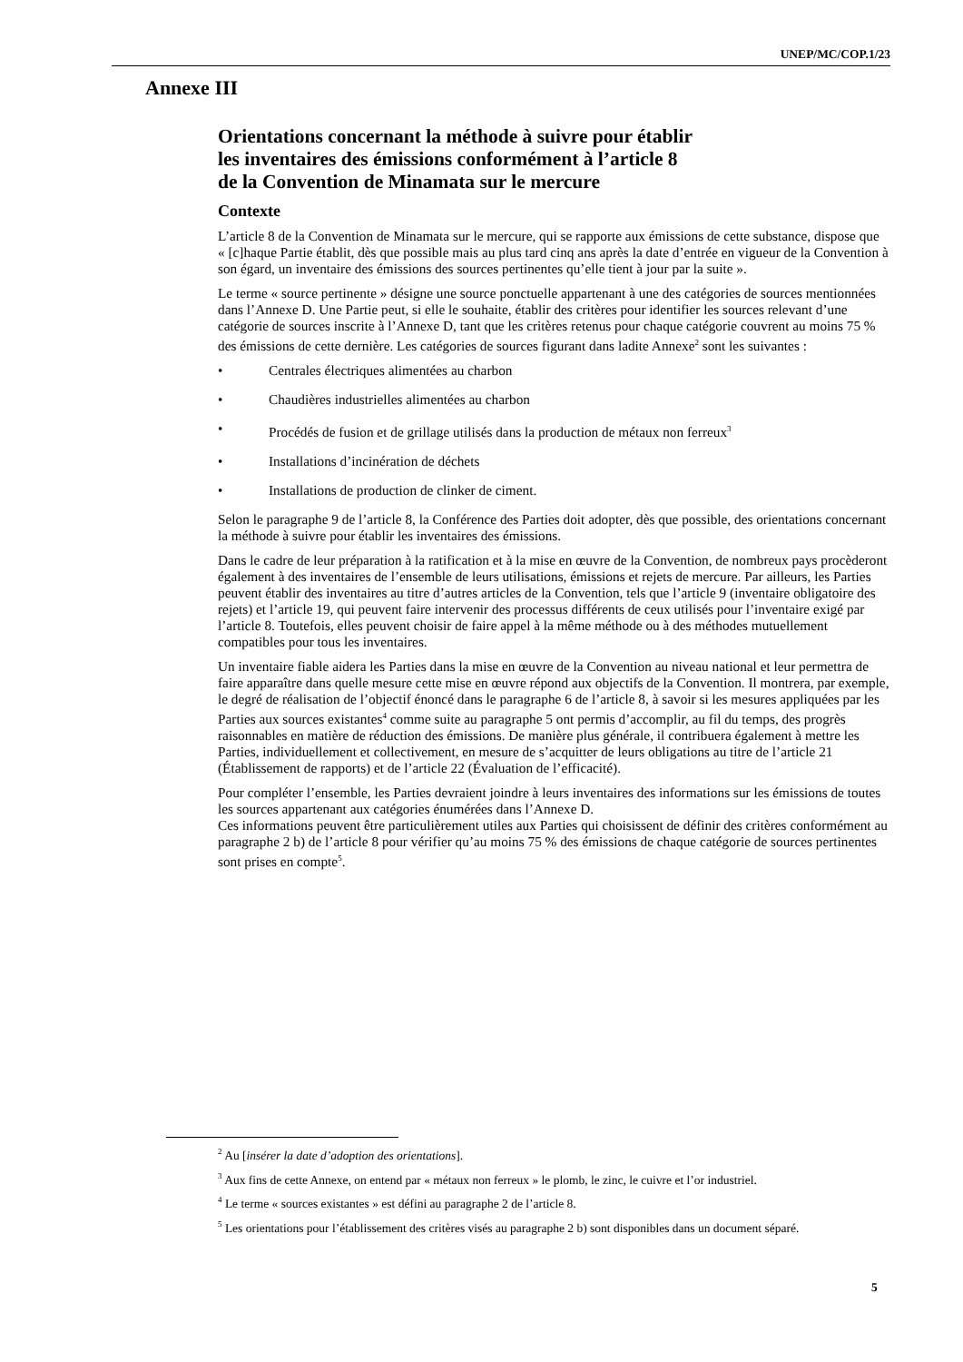UNEP/MC/COP.1/23
Annexe III
Orientations concernant la méthode à suivre pour établir
les inventaires des émissions conformément à l’article 8
de la Convention de Minamata sur le mercure
Contexte
L’article 8 de la Convention de Minamata sur le mercure, qui se rapporte aux émissions de cette substance, dispose que « [c]haque Partie établit, dès que possible mais au plus tard cinq ans après la date d’entrée en vigueur de la Convention à son égard, un inventaire des émissions des sources pertinentes qu’elle tient à jour par la suite ».
Le terme « source pertinente » désigne une source ponctuelle appartenant à une des catégories de sources mentionnées dans l’Annexe D. Une Partie peut, si elle le souhaite, établir des critères pour identifier les sources relevant d’une catégorie de sources inscrite à l’Annexe D, tant que les critères retenus pour chaque catégorie couvrent au moins 75 % des émissions de cette dernière. Les catégories de sources figurant dans ladite Annexe<sup>2</sup> sont les suivantes :
• Centrales électriques alimentées au charbon
• Chaudières industrielles alimentées au charbon
• Procédés de fusion et de grillage utilisés dans la production de métaux non ferreux<sup>3</sup>
• Installations d’incinération de déchets
• Installations de production de clinker de ciment.
Selon le paragraphe 9 de l’article 8, la Conférence des Parties doit adopter, dès que possible, des orientations concernant la méthode à suivre pour établir les inventaires des émissions.
Dans le cadre de leur préparation à la ratification et à la mise en œuvre de la Convention, de nombreux pays procèderont également à des inventaires de l’ensemble de leurs utilisations, émissions et rejets de mercure. Par ailleurs, les Parties peuvent établir des inventaires au titre d’autres articles de la Convention, tels que l’article 9 (inventaire obligatoire des rejets) et l’article 19, qui peuvent faire intervenir des processus différents de ceux utilisés pour l’inventaire exigé par l’article 8. Toutefois, elles peuvent choisir de faire appel à la même méthode ou à des méthodes mutuellement compatibles pour tous les inventaires.
Un inventaire fiable aidera les Parties dans la mise en œuvre de la Convention au niveau national et leur permettra de faire apparaître dans quelle mesure cette mise en œuvre répond aux objectifs de la Convention. Il montrera, par exemple, le degré de réalisation de l’objectif énoncé dans le paragraphe 6 de l’article 8, à savoir si les mesures appliquées par les Parties aux sources existantes<sup>4</sup> comme suite au paragraphe 5 ont permis d’accomplir, au fil du temps, des progrès raisonnables en matière de réduction des émissions. De manière plus générale, il contribuera également à mettre les Parties, individuellement et collectivement, en mesure de s’acquitter de leurs obligations au titre de l’article 21 (Établissement de rapports) et de l’article 22 (Évaluation de l’efficacité).
Pour compléter l’ensemble, les Parties devraient joindre à leurs inventaires des informations sur les émissions de toutes les sources appartenant aux catégories énumérées dans l’Annexe D.
Ces informations peuvent être particulièrement utiles aux Parties qui choisissent de définir des critères conformément au paragraphe 2 b) de l’article 8 pour vérifier qu’au moins 75 % des émissions de chaque catégorie de sources pertinentes sont prises en compte<sup>5</sup>.
<sup>2</sup> Au [insérer la date d’adoption des orientations].
<sup>3</sup> Aux fins de cette Annexe, on entend par « métaux non ferreux » le plomb, le zinc, le cuivre et l’or industriel.
<sup>4</sup> Le terme « sources existantes » est défini au paragraphe 2 de l’article 8.
<sup>5</sup> Les orientations pour l’établissement des critères visés au paragraphe 2 b) sont disponibles dans un document séparé.
5